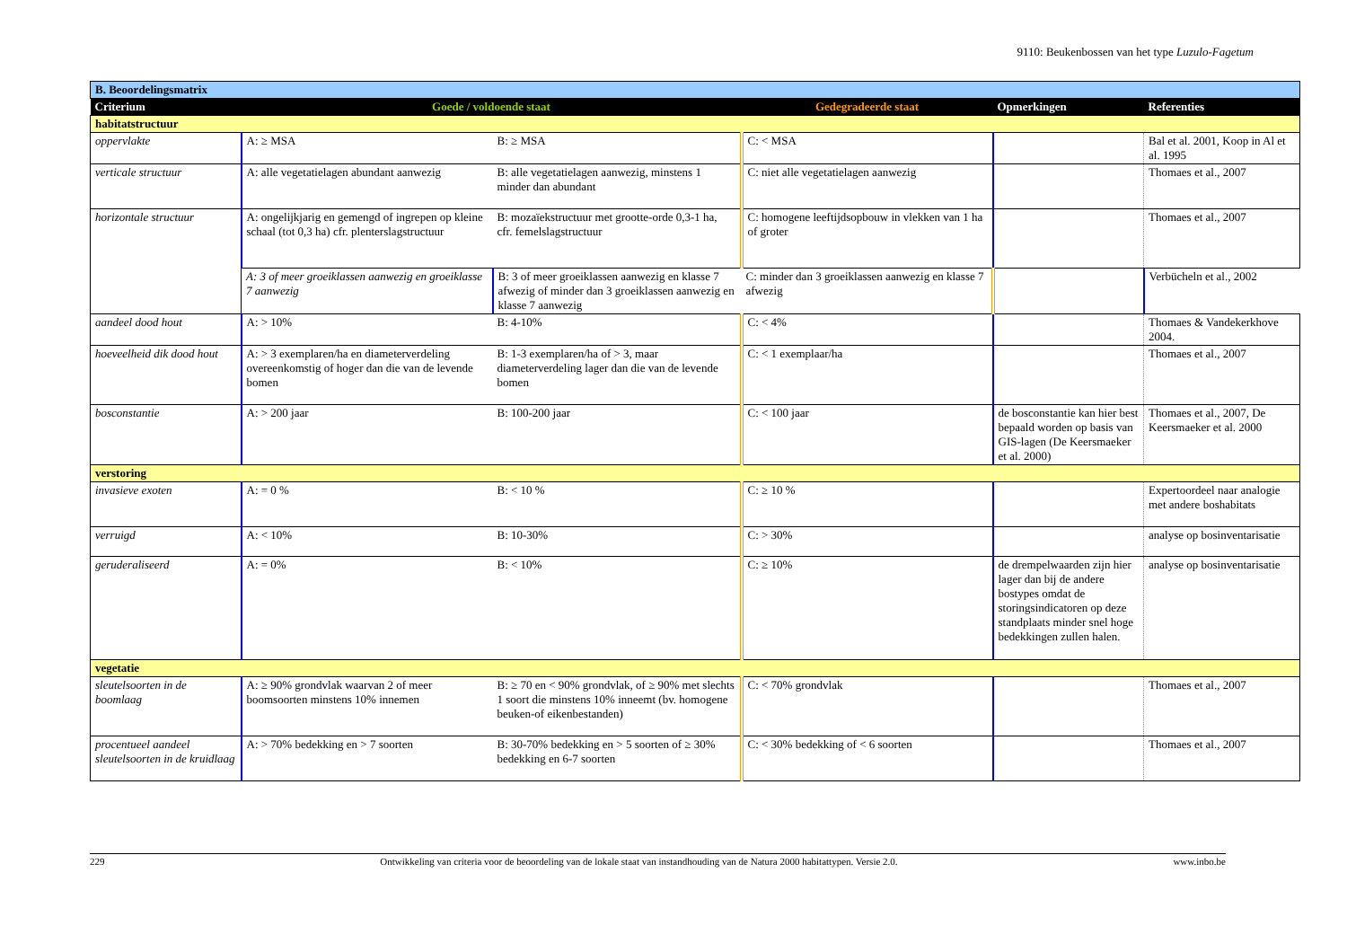9110: Beukenbossen van het type Luzulo-Fagetum
| B. Beoordelingsmatrix | | | | | |
| Criterium | Goede / voldoende staat | | Gedegradeerde staat | Opmerkingen | Referenties |
| habitatstructuur | | | | | |
| oppervlakte | A: ≥ MSA | B: ≥ MSA | C: < MSA | | Bal et al. 2001, Koop in Al et al. 1995 |
| verticale structuur | A: alle vegetatielagen abundant aanwezig | B: alle vegetatielagen aanwezig, minstens 1 minder dan abundant | C: niet alle vegetatielagen aanwezig | | Thomaes et al., 2007 |
| horizontale structuur | A: ongelijkjarig en gemengd of ingrepen op kleine schaal (tot 0,3 ha) cfr. plenterslagstructuur | B: mozaïekstructuur met grootte-orde 0,3-1 ha, cfr. femelslagstructuur | C: homogene leeftijdsopbouw in vlekken van 1 ha of groter | | Thomaes et al., 2007 |
| | A: 3 of meer groeiklassen aanwezig en groeiklasse 7 aanwezig | B: 3 of meer groeiklassen aanwezig en klasse 7 afwezig of minder dan 3 groeiklassen aanwezig en klasse 7 aanwezig | C: minder dan 3 groeiklassen aanwezig en klasse 7 afwezig | | Verbücheln et al., 2002 |
| aandeel dood hout | A: > 10% | B: 4-10% | C: < 4% | | Thomaes & Vandekerkhove 2004. |
| hoeveelheid dik dood hout | A: > 3 exemplaren/ha en diameterverdeling overeenkomstig of hoger dan die van de levende bomen | B: 1-3 exemplaren/ha of > 3, maar diameterverdeling lager dan die van de levende bomen | C: < 1 exemplaar/ha | | Thomaes et al., 2007 |
| bosconstantie | A: > 200 jaar | B: 100-200 jaar | C: < 100 jaar | de bosconstantie kan hier best bepaald worden op basis van GIS-lagen (De Keersmaeker et al. 2000) | Thomaes et al., 2007, De Keersmaeker et al. 2000 |
| verstoring | | | | | |
| invasieve exoten | A: = 0 % | B: < 10 % | C: ≥ 10 % | | Expertoordeel naar analogie met andere boshabitats |
| verruigd | A: < 10% | B: 10-30% | C: > 30% | | analyse op bosinventarisatie |
| geruderaliseerd | A: = 0% | B: < 10% | C: ≥ 10% | de drempelwaarden zijn hier lager dan bij de andere bostypes omdat de storingsindicatoren op deze standplaats minder snel hoge bedekkingen zullen halen. | analyse op bosinventarisatie |
| vegetatie | | | | | |
| sleutelsoorten in de boomlaag | A: ≥ 90% grondvlak waarvan 2 of meer boomsoorten minstens 10% innemen | B: ≥ 70 en < 90% grondvlak, of ≥ 90% met slechts 1 soort die minstens 10% inneemt (bv. homogene beuken-of eikenbestanden) | C: < 70% grondvlak | | Thomaes et al., 2007 |
| procentueel aandeel sleutelsoorten in de kruidlaag | A: > 70% bedekking en > 7 soorten | B: 30-70% bedekking en > 5 soorten of ≥ 30% bedekking en 6-7 soorten | C: < 30% bedekking of < 6 soorten | | Thomaes et al., 2007 |
229 Ontwikkeling van criteria voor de beoordeling van de lokale staat van instandhouding van de Natura 2000 habitattypen. Versie 2.0. www.inbo.be